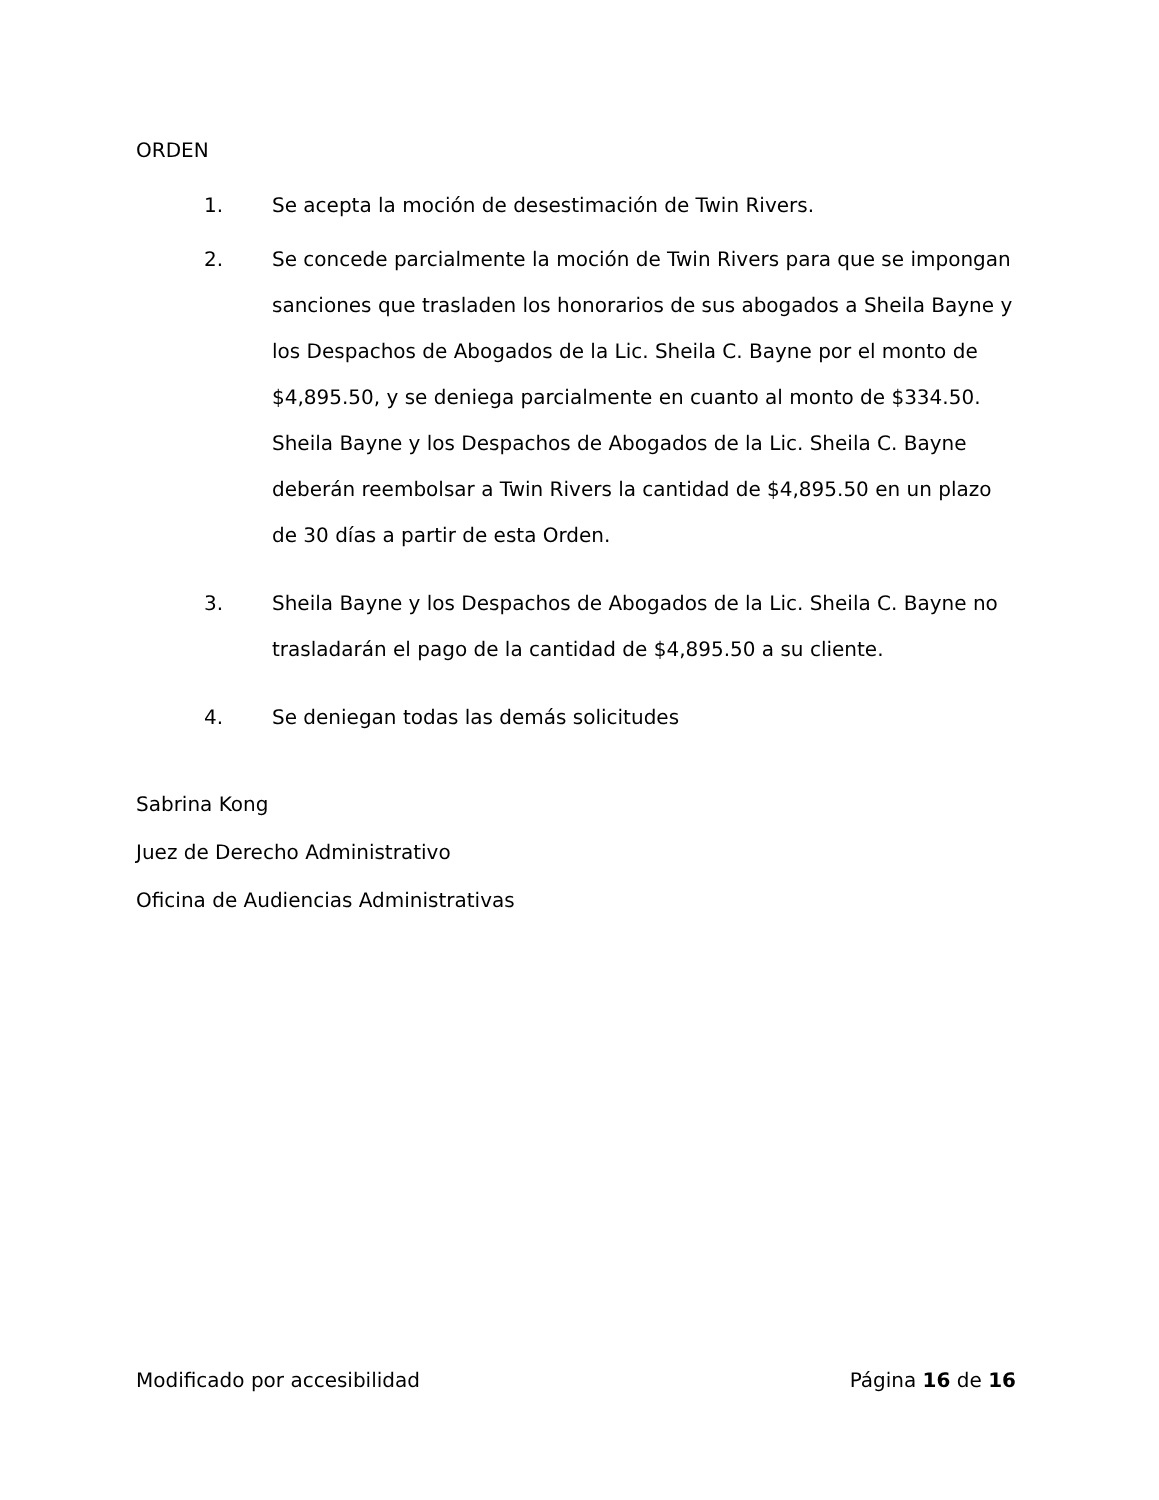ORDEN
1. Se acepta la moción de desestimación de Twin Rivers.
2. Se concede parcialmente la moción de Twin Rivers para que se impongan sanciones que trasladen los honorarios de sus abogados a Sheila Bayne y los Despachos de Abogados de la Lic. Sheila C. Bayne por el monto de $4,895.50, y se deniega parcialmente en cuanto al monto de $334.50. Sheila Bayne y los Despachos de Abogados de la Lic. Sheila C. Bayne deberán reembolsar a Twin Rivers la cantidad de $4,895.50 en un plazo de 30 días a partir de esta Orden.
3. Sheila Bayne y los Despachos de Abogados de la Lic. Sheila C. Bayne no trasladarán el pago de la cantidad de $4,895.50 a su cliente.
4. Se deniegan todas las demás solicitudes
Sabrina Kong
Juez de Derecho Administrativo
Oficina de Audiencias Administrativas
Modificado por accesibilidad Página 16 de 16